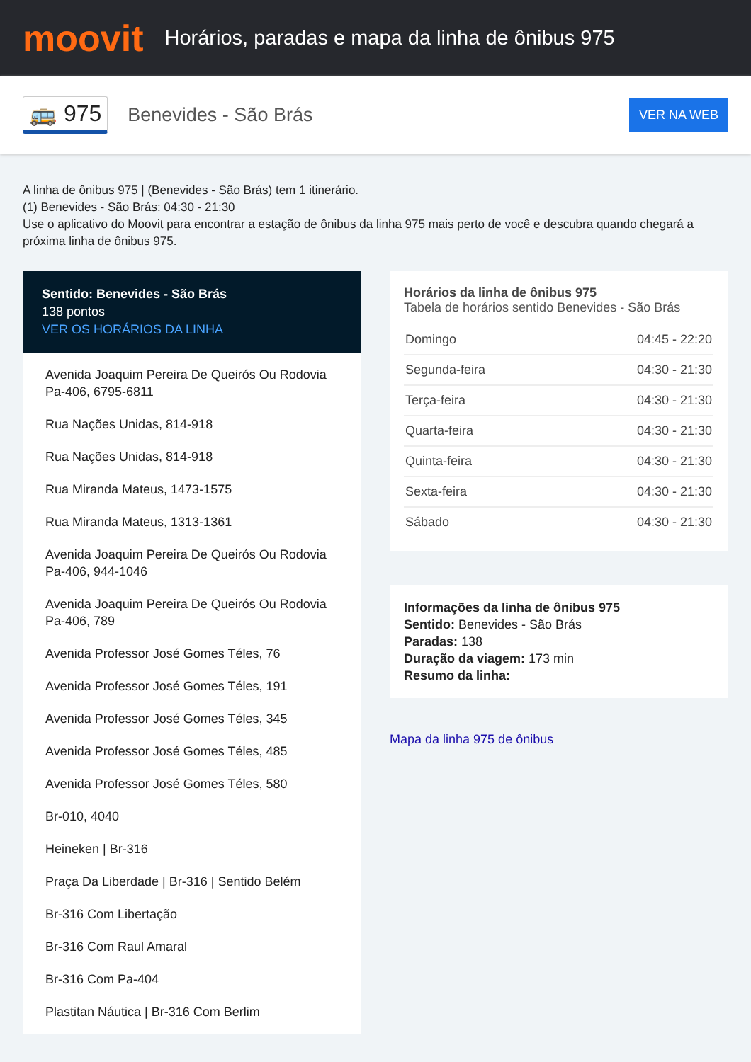moovit
Horários, paradas e mapa da linha de ônibus 975
🚌 975 Benevides - São Brás VER NA WEB
A linha de ônibus 975 | (Benevides - São Brás) tem 1 itinerário.
(1) Benevides - São Brás: 04:30 - 21:30
Use o aplicativo do Moovit para encontrar a estação de ônibus da linha 975 mais perto de você e descubra quando chegará a próxima linha de ônibus 975.
Sentido: Benevides - São Brás
138 pontos
VER OS HORÁRIOS DA LINHA
Avenida Joaquim Pereira De Queirós Ou Rodovia Pa-406, 6795-6811
Rua Nações Unidas, 814-918
Rua Nações Unidas, 814-918
Rua Miranda Mateus, 1473-1575
Rua Miranda Mateus, 1313-1361
Avenida Joaquim Pereira De Queirós Ou Rodovia Pa-406, 944-1046
Avenida Joaquim Pereira De Queirós Ou Rodovia Pa-406, 789
Avenida Professor José Gomes Téles, 76
Avenida Professor José Gomes Téles, 191
Avenida Professor José Gomes Téles, 345
Avenida Professor José Gomes Téles, 485
Avenida Professor José Gomes Téles, 580
Br-010, 4040
Heineken | Br-316
Praça Da Liberdade | Br-316 | Sentido Belém
Br-316 Com Libertação
Br-316 Com Raul Amaral
Br-316 Com Pa-404
Plastitan Náutica | Br-316 Com Berlim
Horários da linha de ônibus 975
Tabela de horários sentido Benevides - São Brás
| Domingo | 04:45 - 22:20 |
| Segunda-feira | 04:30 - 21:30 |
| Terça-feira | 04:30 - 21:30 |
| Quarta-feira | 04:30 - 21:30 |
| Quinta-feira | 04:30 - 21:30 |
| Sexta-feira | 04:30 - 21:30 |
| Sábado | 04:30 - 21:30 |
Informações da linha de ônibus 975
Sentido: Benevides - São Brás
Paradas: 138
Duração da viagem: 173 min
Resumo da linha:
Mapa da linha 975 de ônibus